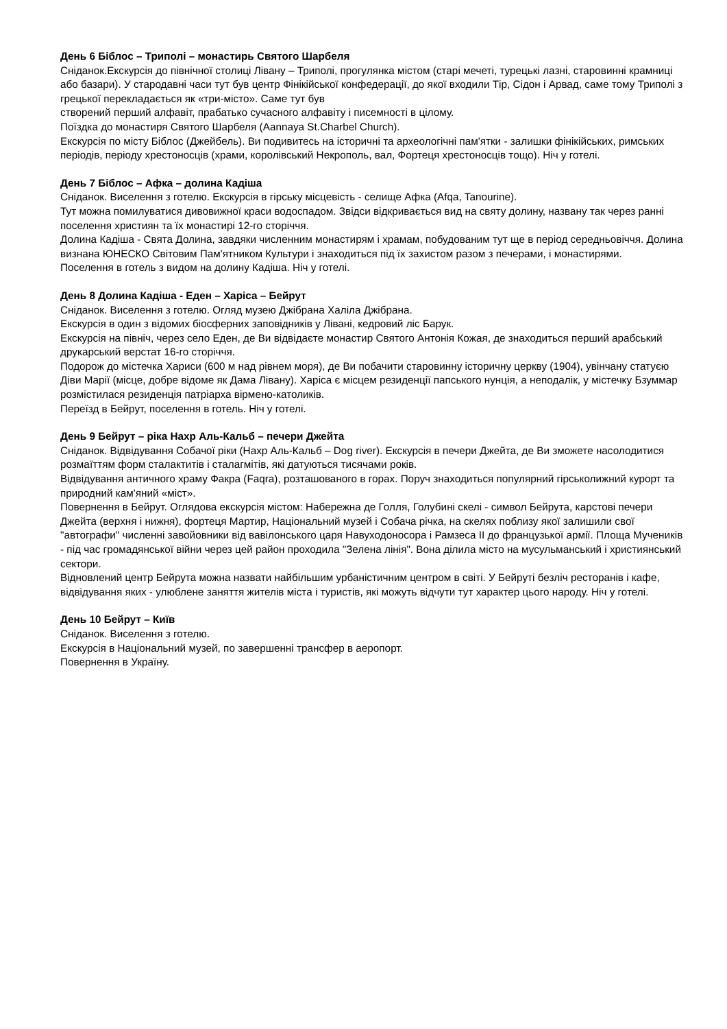День 6 Біблос – Триполі – монастирь Святого Шарбеля
Сніданок.Екскурсія до північної столиці Лівану – Триполі, прогулянка містом (старі мечеті, турецькі лазні, старовинні крамниці або базари). У стародавні часи тут був центр Фінікійської конфедерації, до якої входили Тір, Сідон і Арвад, саме тому Триполі з грецької перекладається як «три-місто». Саме тут був
створений перший алфавіт, прабатько сучасного алфавіту і писемності в цілому.
Поїздка до монастиря Святого Шарбеля (Aannaya St.Charbel Church).
Екскурсія по місту Біблос (Джейбель). Ви подивитесь на історичні та археологічні пам'ятки - залишки фінікійських, римських періодів, періоду хрестоносців (храми, королівський Некрополь, вал, Фортеця хрестоносців тощо). Ніч у готелі.
День 7 Біблос – Афка – долина Кадіша
Сніданок. Виселення з готелю. Екскурсія в гірську місцевість - селище Афка (Afqa, Tanourine).
Тут можна помилуватися дивовижної краси водоспадом. Звідси відкривається вид на святу долину, названу так через ранні поселення християн та їх монастирі 12-го сторіччя.
Долина Кадіша - Свята Долина, завдяки численним монастирям і храмам, побудованим тут ще в період середньовіччя. Долина визнана ЮНЕСКО Світовим Пам'ятником Культури і знаходиться під їх захистом разом з печерами, і монастирями.
Поселення в готель з видом на долину Кадіша. Ніч у готелі.
День 8 Долина Кадіша - Еден – Харіса – Бейрут
Сніданок. Виселення з готелю. Огляд музею Джібрана Халіла Джібрана.
Екскурсія в один з відомих біосферних заповідників у Лівані, кедровий ліс Барук.
Екскурсія на північ, через село Еден, де Ви відвідаєте монастир Святого Антонія Кожая, де знаходиться перший арабський друкарський верстат 16-го сторіччя.
Подорож до містечка Хариси (600 м над рівнем моря), де Ви побачити старовинну історичну церкву (1904), увінчану статуєю Діви Марії (місце, добре відоме як Дама Лівану). Харіса є місцем резиденції папського нунція, а неподалік, у містечку Бзуммар розмістилася резиденція патріарха вірмено-католиків.
Переїзд в Бейрут, поселення в готель. Ніч у готелі.
День 9 Бейрут – ріка Нахр Аль-Кальб – печери Джейта
Сніданок. Відвідування Собачої ріки (Нахр Аль-Кальб – Dog river). Екскурсія в печери Джейта, де Ви зможете насолодитися розмаїттям форм сталактитів і сталагмітів, які датуються тисячами років.
Відвідування античного храму Факра (Faqra), розташованого в горах. Поруч знаходиться популярний гірськолижний курорт та природний кам'яний «міст».
Повернення в Бейрут. Оглядова екскурсія містом: Набережна де Голля, Голубині скелі - символ Бейрута, карстові печери Джейта (верхня і нижня), фортеця Мартир, Національний музей і Собача річка, на скелях поблизу якої залишили свої "автографи" численні завойовники від вавілонського царя Навуходоносора і Рамзеса ІІ до французької армії. Площа Мучеників - під час громадянської війни через цей район проходила "Зелена лінія". Вона ділила місто на мусульманський і християнський сектори.
Відновлений центр Бейрута можна назвати найбільшим урбаністичним центром в світі. У Бейруті безліч ресторанів і кафе, відвідування яких - улюблене заняття жителів міста і туристів, які можуть відчути тут характер цього народу. Ніч у готелі.
День 10 Бейрут – Київ
Сніданок. Виселення з готелю.
Екскурсія в Національний музей, по завершенні трансфер в аеропорт.
Повернення в Україну.